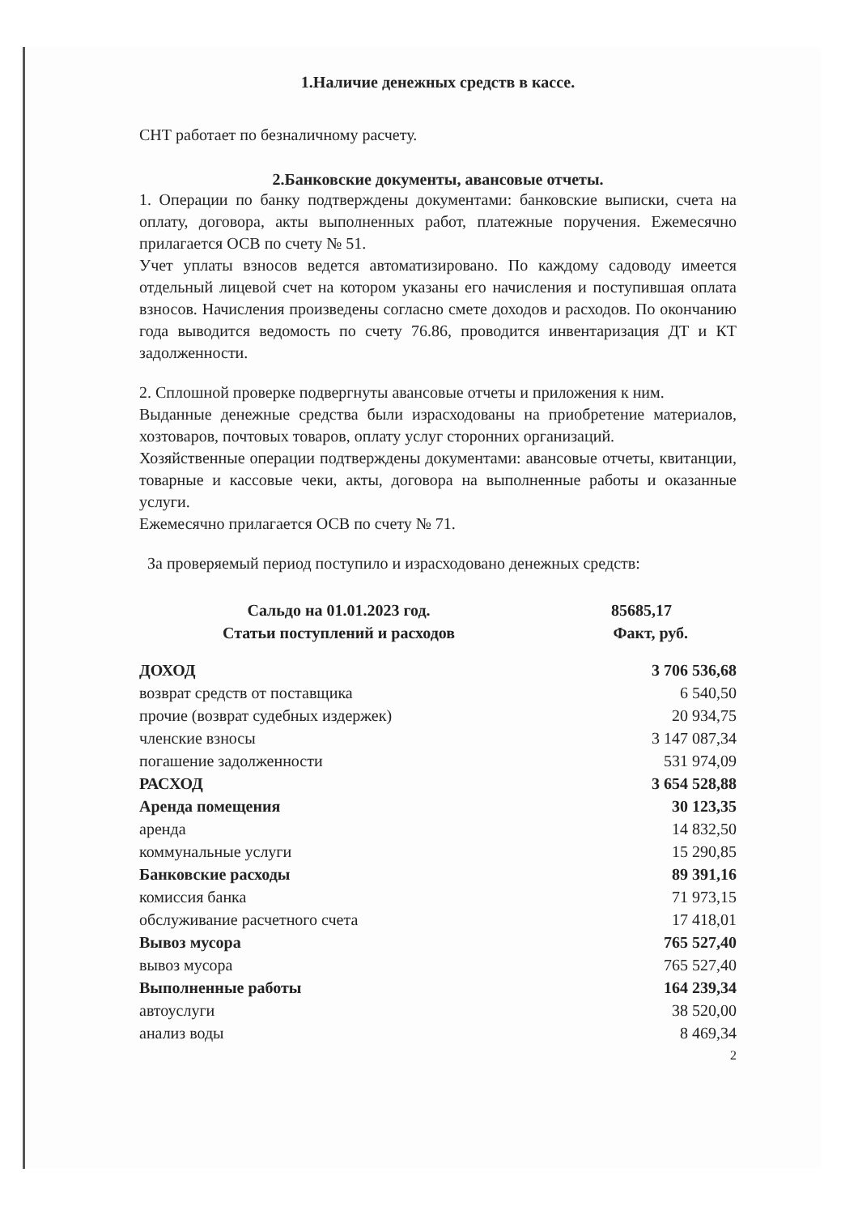1.Наличие денежных средств в кассе.
СНТ работает по безналичному расчету.
2.Банковские документы, авансовые отчеты.
1. Операции по банку подтверждены документами: банковские выписки, счета на оплату, договора, акты выполненных работ, платежные поручения. Ежемесячно прилагается ОСВ по счету № 51.
Учет уплаты взносов ведется автоматизировано. По каждому садоводу имеется отдельный лицевой счет на котором указаны его начисления и поступившая оплата взносов. Начисления произведены согласно смете доходов и расходов. По окончанию года выводится ведомость по счету 76.86, проводится инвентаризация ДТ и КТ задолженности.
2. Сплошной проверке подвергнуты авансовые отчеты и приложения к ним.
Выданные денежные средства были израсходованы на приобретение материалов, хозтоваров, почтовых товаров, оплату услуг сторонних организаций.
Хозяйственные операции подтверждены документами: авансовые отчеты, квитанции, товарные и кассовые чеки, акты, договора на выполненные работы и оказанные услуги.
Ежемесячно прилагается ОСВ по счету № 71.
За проверяемый период поступило и израсходовано денежных средств:
| Сальдо на 01.01.2023 год. | 85685,17 |
| --- | --- |
| Статьи поступлений и расходов | Факт, руб. |
| ДОХОД | 3 706 536,68 |
| возврат средств от поставщика | 6 540,50 |
| прочие (возврат судебных издержек) | 20 934,75 |
| членские взносы | 3 147 087,34 |
| погашение задолженности | 531 974,09 |
| РАСХОД | 3 654 528,88 |
| Аренда помещения | 30 123,35 |
| аренда | 14 832,50 |
| коммунальные услуги | 15 290,85 |
| Банковские расходы | 89 391,16 |
| комиссия банка | 71 973,15 |
| обслуживание расчетного счета | 17 418,01 |
| Вывоз мусора | 765 527,40 |
| вывоз мусора | 765 527,40 |
| Выполненные работы | 164 239,34 |
| автоуслуги | 38 520,00 |
| анализ воды | 8 469,34 |
2